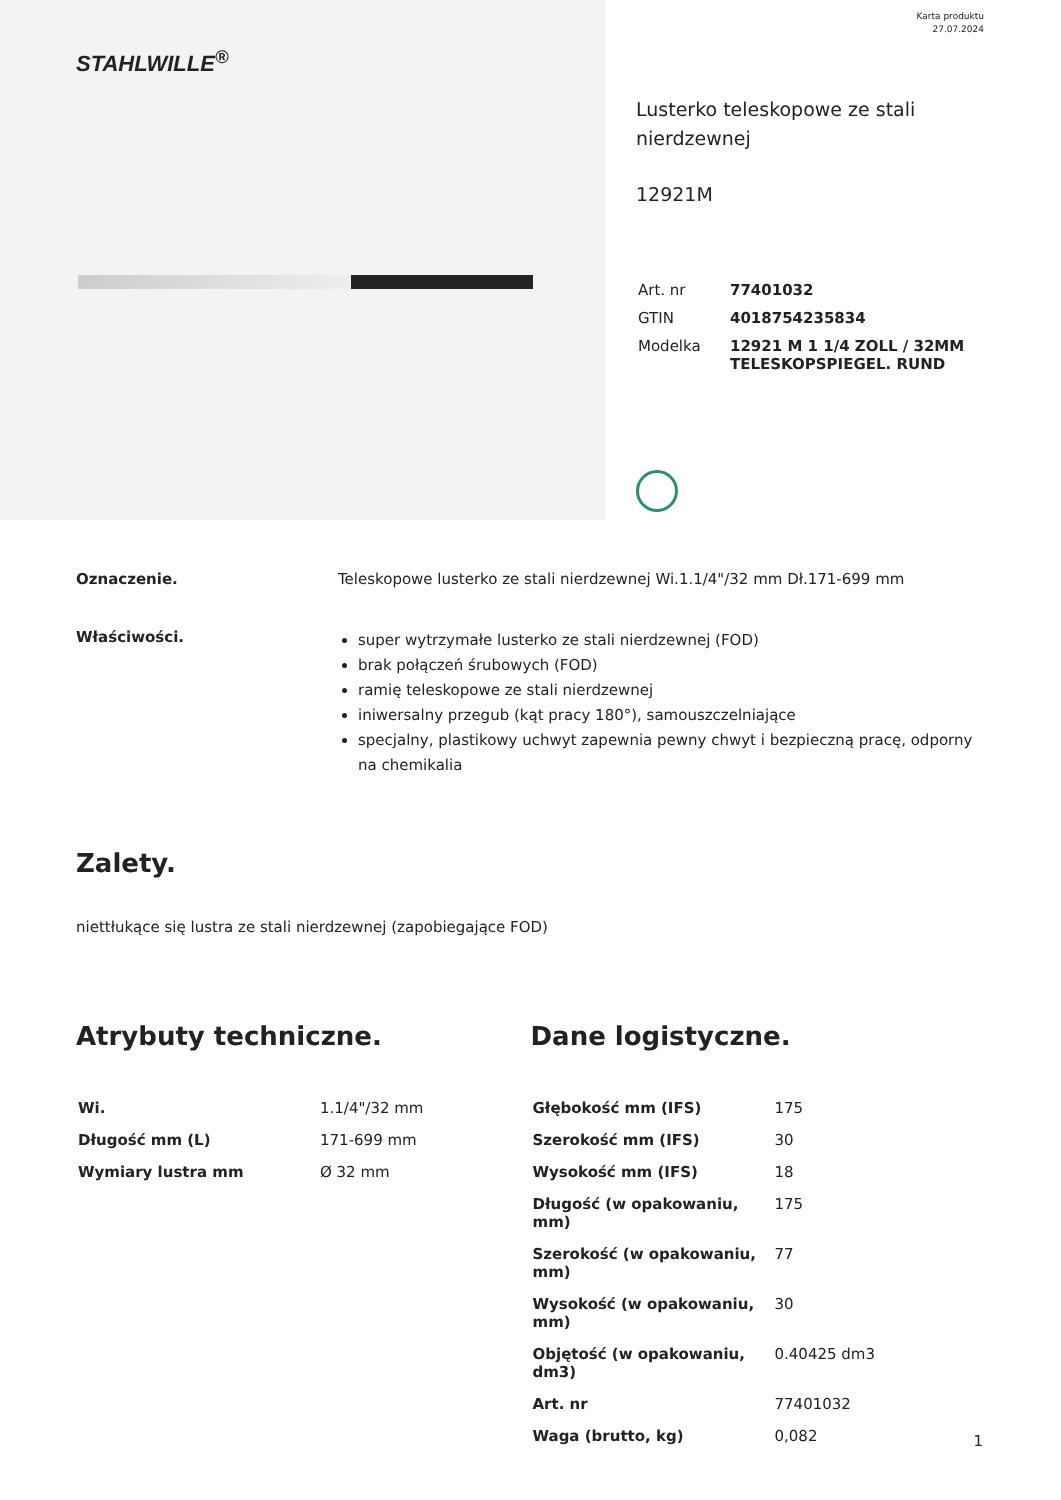Karta produktu
27.07.2024
STAHLWILLE<sup>®</sup>
Lusterko teleskopowe ze stali nierdzewnej
12921M
| Art. nr | 77401032 |
| GTIN | 4018754235834 |
| Modelka | 12921 M 1 1/4 ZOLL / 32MM TELESKOPSPIEGEL. RUND |
Oznaczenie. Teleskopowe lusterko ze stali nierdzewnej Wi.1.1/4"/32 mm Dł.171-699 mm
Właściwości.
super wytrzymałe lusterko ze stali nierdzewnej (FOD)
brak połączeń śrubowych (FOD)
ramię teleskopowe ze stali nierdzewnej
iniwersalny przegub (kąt pracy 180°), samouszczelniające
specjalny, plastikowy uchwyt zapewnia pewny chwyt i bezpieczną pracę, odporny na chemikalia
Zalety.
niettłukące się lustra ze stali nierdzewnej (zapobiegające FOD)
Atrybuty techniczne.
| Wi. | 1.1/4"/32 mm |
| Długość mm (L) | 171-699 mm |
| Wymiary lustra mm | Ø 32 mm |
Dane logistyczne.
| Głębokość mm (IFS) | 175 |
| Szerokość mm (IFS) | 30 |
| Wysokość mm (IFS) | 18 |
| Długość (w opakowaniu, mm) | 175 |
| Szerokość (w opakowaniu, mm) | 77 |
| Wysokość (w opakowaniu, mm) | 30 |
| Objętość (w opakowaniu, dm3) | 0.40425 dm3 |
| Art. nr | 77401032 |
| Waga (brutto, kg) | 0,082 |
1